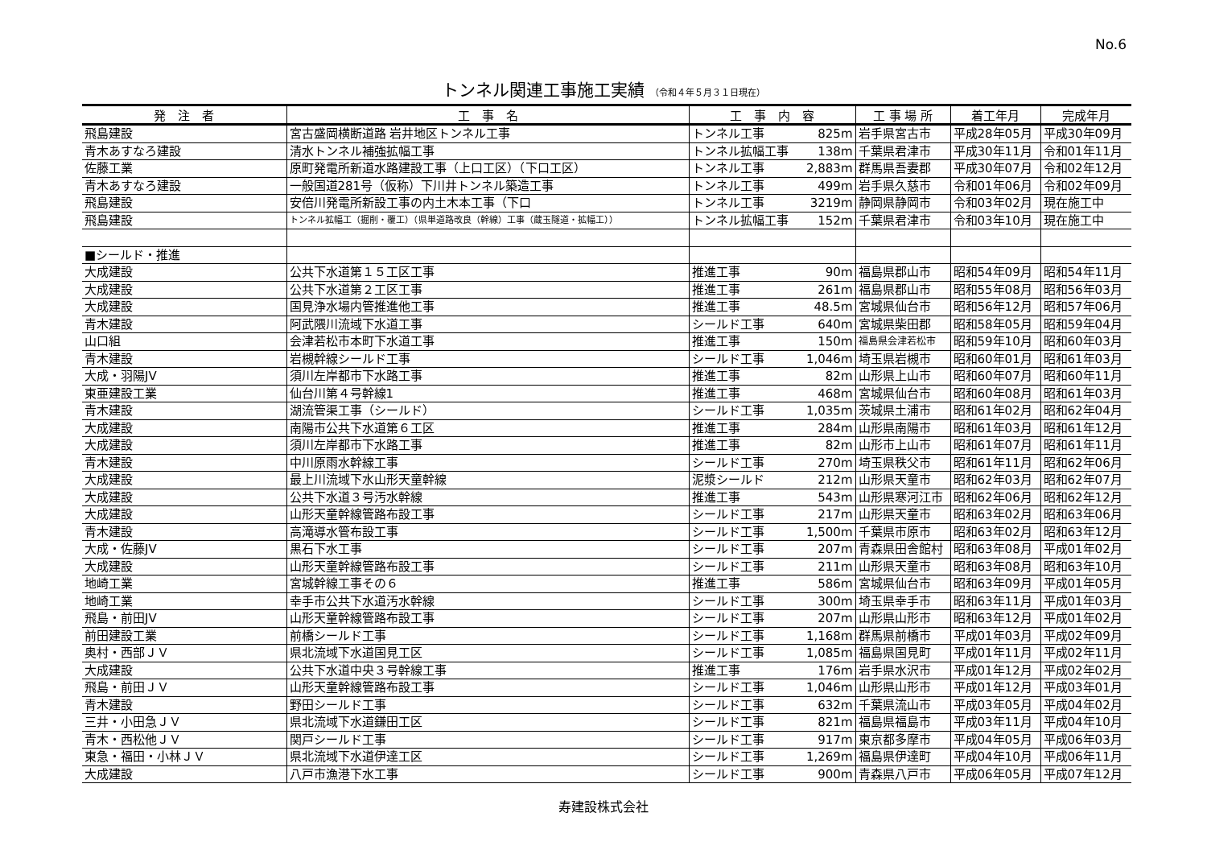No.6
トンネル関連工事施工実績 （令和４年５月３１日現在）
| 発 注 者 | 工 事 名 | 工 事 内 容 | | 工 事 場 所 | 着工年月 | 完成年月 |
| --- | --- | --- | --- | --- | --- | --- |
| 飛島建設 | 宮古盛岡横断道路 岩井地区トンネル工事 | トンネル工事 | 825m | 岩手県宮古市 | 平成28年05月 | 平成30年09月 |
| 青木あすなろ建設 | 清水トンネル補強拡幅工事 | トンネル拡幅工事 | 138m | 千葉県君津市 | 平成30年11月 | 令和01年11月 |
| 佐藤工業 | 原町発電所新道水路建設工事（上口工区）（下口工区） | トンネル工事 | 2,883m | 群馬県吾妻郡 | 平成30年07月 | 令和02年12月 |
| 青木あすなろ建設 | 一般国道281号（仮称）下川井トンネル築造工事 | トンネル工事 | 499m | 岩手県久慈市 | 令和01年06月 | 令和02年09月 |
| 飛島建設 | 安倍川発電所新設工事の内土木本工事（下口 | トンネル工事 | 3219m | 静岡県静岡市 | 令和03年02月 | 現在施工中 |
| 飛島建設 | トンネル拡幅工（掘削・覆工）（県単道路改良（幹線）工事（蔵玉隧道・拡幅工）） | トンネル拡幅工事 | 152m | 千葉県君津市 | 令和03年10月 | 現在施工中 |
| ■シールド・推進 | | | | | | |
| 大成建設 | 公共下水道第１５工区工事 | 推進工事 | 90m | 福島県郡山市 | 昭和54年09月 | 昭和54年11月 |
| 大成建設 | 公共下水道第２工区工事 | 推進工事 | 261m | 福島県郡山市 | 昭和55年08月 | 昭和56年03月 |
| 大成建設 | 国見浄水場内管推進他工事 | 推進工事 | 48.5m | 宮城県仙台市 | 昭和56年12月 | 昭和57年06月 |
| 青木建設 | 阿武隈川流域下水道工事 | シールド工事 | 640m | 宮城県柴田郡 | 昭和58年05月 | 昭和59年04月 |
| 山口組 | 会津若松市本町下水道工事 | 推進工事 | 150m | 福島県会津若松市 | 昭和59年10月 | 昭和60年03月 |
| 青木建設 | 岩槻幹線シールド工事 | シールド工事 | 1,046m | 埼玉県岩槻市 | 昭和60年01月 | 昭和61年03月 |
| 大成・羽陽JV | 須川左岸都市下水路工事 | 推進工事 | 82m | 山形県上山市 | 昭和60年07月 | 昭和60年11月 |
| 東亜建設工業 | 仙台川第４号幹線1 | 推進工事 | 468m | 宮城県仙台市 | 昭和60年08月 | 昭和61年03月 |
| 青木建設 | 湖流管渠工事（シールド） | シールド工事 | 1,035m | 茨城県土浦市 | 昭和61年02月 | 昭和62年04月 |
| 大成建設 | 南陽市公共下水道第６工区 | 推進工事 | 284m | 山形県南陽市 | 昭和61年03月 | 昭和61年12月 |
| 大成建設 | 須川左岸都市下水路工事 | 推進工事 | 82m | 山形市上山市 | 昭和61年07月 | 昭和61年11月 |
| 青木建設 | 中川原雨水幹線工事 | シールド工事 | 270m | 埼玉県秩父市 | 昭和61年11月 | 昭和62年06月 |
| 大成建設 | 最上川流域下水山形天童幹線 | 泥漿シールド | 212m | 山形県天童市 | 昭和62年03月 | 昭和62年07月 |
| 大成建設 | 公共下水道３号汚水幹線 | 推進工事 | 543m | 山形県寒河江市 | 昭和62年06月 | 昭和62年12月 |
| 大成建設 | 山形天童幹線管路布設工事 | シールド工事 | 217m | 山形県天童市 | 昭和63年02月 | 昭和63年06月 |
| 青木建設 | 高滝導水管布設工事 | シールド工事 | 1,500m | 千葉県市原市 | 昭和63年02月 | 昭和63年12月 |
| 大成・佐藤JV | 黒石下水工事 | シールド工事 | 207m | 青森県田舎館村 | 昭和63年08月 | 平成01年02月 |
| 大成建設 | 山形天童幹線管路布設工事 | シールド工事 | 211m | 山形県天童市 | 昭和63年08月 | 昭和63年10月 |
| 地崎工業 | 宮城幹線工事その６ | 推進工事 | 586m | 宮城県仙台市 | 昭和63年09月 | 平成01年05月 |
| 地崎工業 | 幸手市公共下水道汚水幹線 | シールド工事 | 300m | 埼玉県幸手市 | 昭和63年11月 | 平成01年03月 |
| 飛島・前田JV | 山形天童幹線管路布設工事 | シールド工事 | 207m | 山形県山形市 | 昭和63年12月 | 平成01年02月 |
| 前田建設工業 | 前橋シールド工事 | シールド工事 | 1,168m | 群馬県前橋市 | 平成01年03月 | 平成02年09月 |
| 奥村・西部ＪＶ | 県北流域下水道国見工区 | シールド工事 | 1,085m | 福島県国見町 | 平成01年11月 | 平成02年11月 |
| 大成建設 | 公共下水道中央３号幹線工事 | 推進工事 | 176m | 岩手県水沢市 | 平成01年12月 | 平成02年02月 |
| 飛島・前田ＪＶ | 山形天童幹線管路布設工事 | シールド工事 | 1,046m | 山形県山形市 | 平成01年12月 | 平成03年01月 |
| 青木建設 | 野田シールド工事 | シールド工事 | 632m | 千葉県流山市 | 平成03年05月 | 平成04年02月 |
| 三井・小田急ＪＶ | 県北流域下水道鎌田工区 | シールド工事 | 821m | 福島県福島市 | 平成03年11月 | 平成04年10月 |
| 青木・西松他ＪＶ | 関戸シールド工事 | シールド工事 | 917m | 東京都多摩市 | 平成04年05月 | 平成06年03月 |
| 東急・福田・小林ＪＶ | 県北流域下水道伊達工区 | シールド工事 | 1,269m | 福島県伊達町 | 平成04年10月 | 平成06年11月 |
| 大成建設 | 八戸市漁港下水工事 | シールド工事 | 900m | 青森県八戸市 | 平成06年05月 | 平成07年12月 |
寿建設株式会社